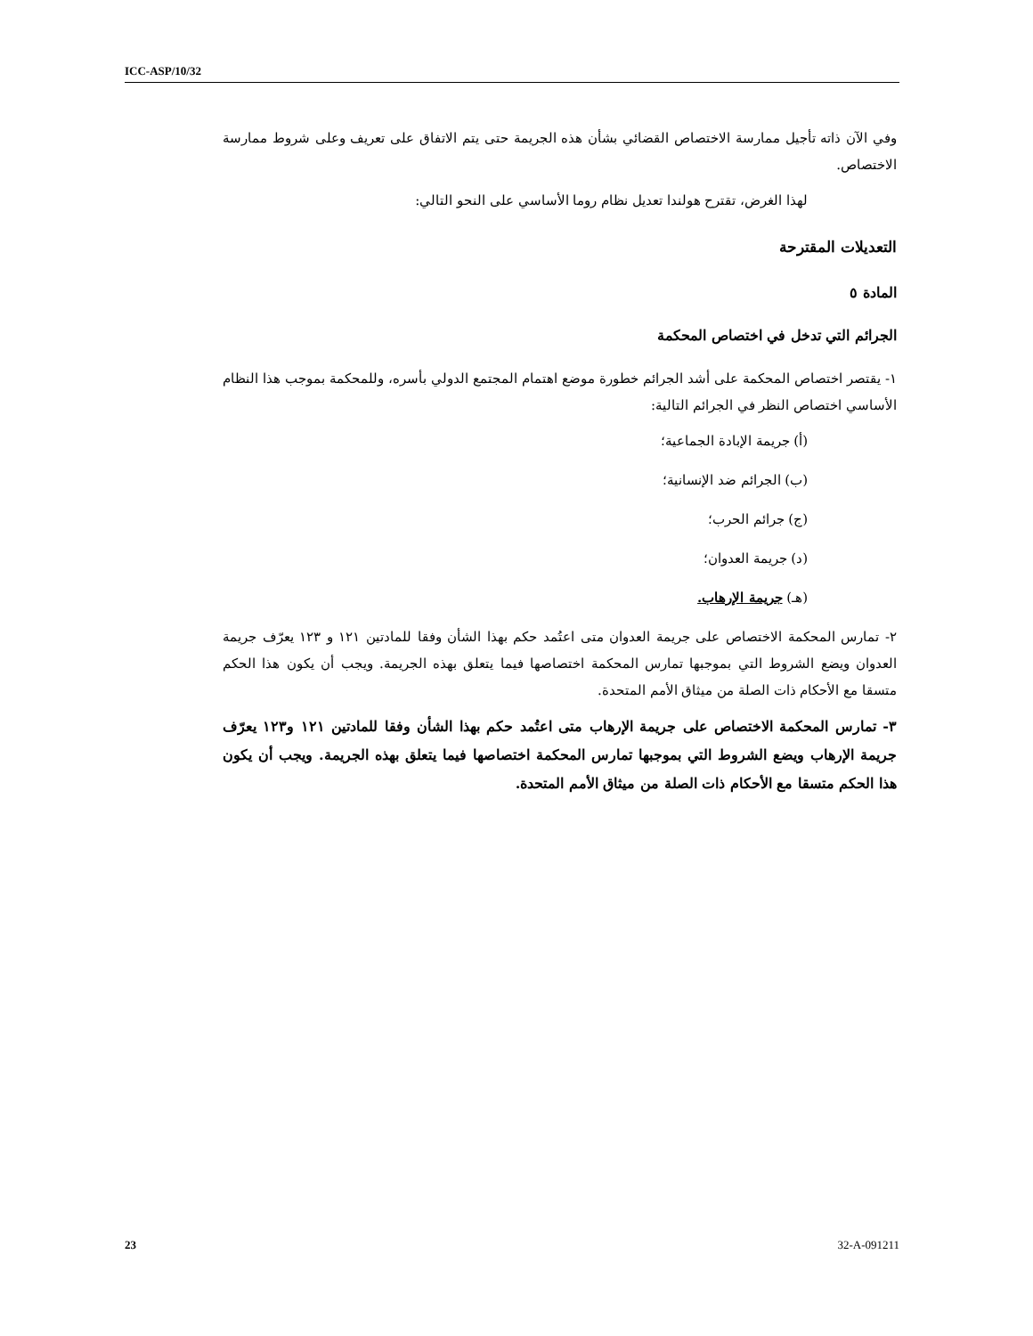ICC-ASP/10/32
وفي الآن ذاته تأجيل ممارسة الاختصاص القضائي بشأن هذه الجريمة حتى يتم الاتفاق على تعريف وعلى شروط ممارسة الاختصاص.
لهذا الغرض، تقترح هولندا تعديل نظام روما الأساسي على النحو التالي:
التعديلات المقترحة
المادة ٥
الجرائم التي تدخل في اختصاص المحكمة
١- يقتصر اختصاص المحكمة على أشد الجرائم خطورة موضع اهتمام المجتمع الدولي بأسره، وللمحكمة بموجب هذا النظام الأساسي اختصاص النظر في الجرائم التالية:
(أ) جريمة الإبادة الجماعية؛
(ب) الجرائم ضد الإنسانية؛
(ج) جرائم الحرب؛
(د) جريمة العدوان؛
(هـ) جريمة الإرهاب.
٢- تمارس المحكمة الاختصاص على جريمة العدوان متى اعتُمد حكم بهذا الشأن وفقا للمادتين ١٢١ و ١٢٣ يعرّف جريمة العدوان ويضع الشروط التي بموجبها تمارس المحكمة اختصاصها فيما يتعلق بهذه الجريمة. ويجب أن يكون هذا الحكم متسقا مع الأحكام ذات الصلة من ميثاق الأمم المتحدة.
٣- تمارس المحكمة الاختصاص على جريمة الإرهاب متى اعتُمد حكم بهذا الشأن وفقا للمادتين ١٢١ و١٢٣ يعرّف جريمة الإرهاب ويضع الشروط التي بموجبها تمارس المحكمة اختصاصها فيما يتعلق بهذه الجريمة. ويجب أن يكون هذا الحكم متسقا مع الأحكام ذات الصلة من ميثاق الأمم المتحدة.
23 32-A-091211